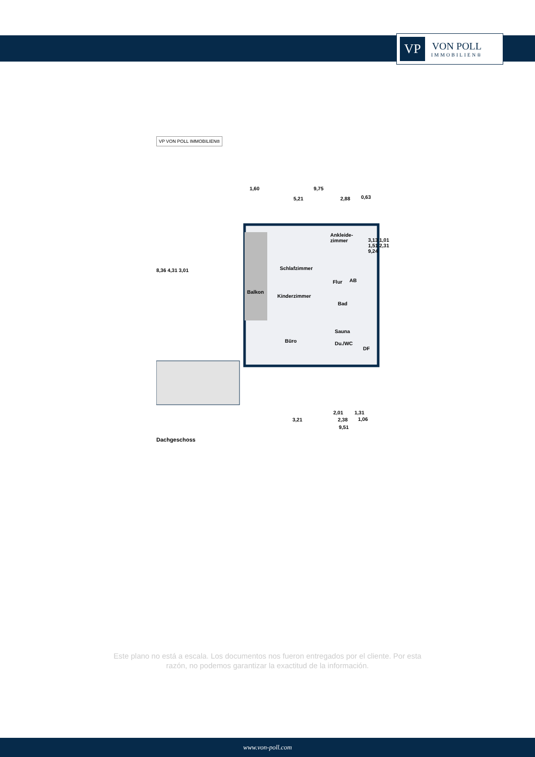VP
VON POLL
IMMOBILIEN®
VP VON POLL IMMOBILIEN®
1,60 9,75
5,21 2,88 0,63
Ankleide-
zimmer
Schlafzimmer
Flur AB
Balkon
Kinderzimmer
Bad
Sauna
Büro Du./WC
DF
8,36 4,31 3,01
3,13 1,01 1,51 2,31 9,24
2,01 1,31
3,21 2,38 1,06
9,51
Dachgeschoss
Este plano no está a escala. Los documentos nos fueron entregados por el cliente. Por esta
razón, no podemos garantizar la exactitud de la información.
www.von-poll.com